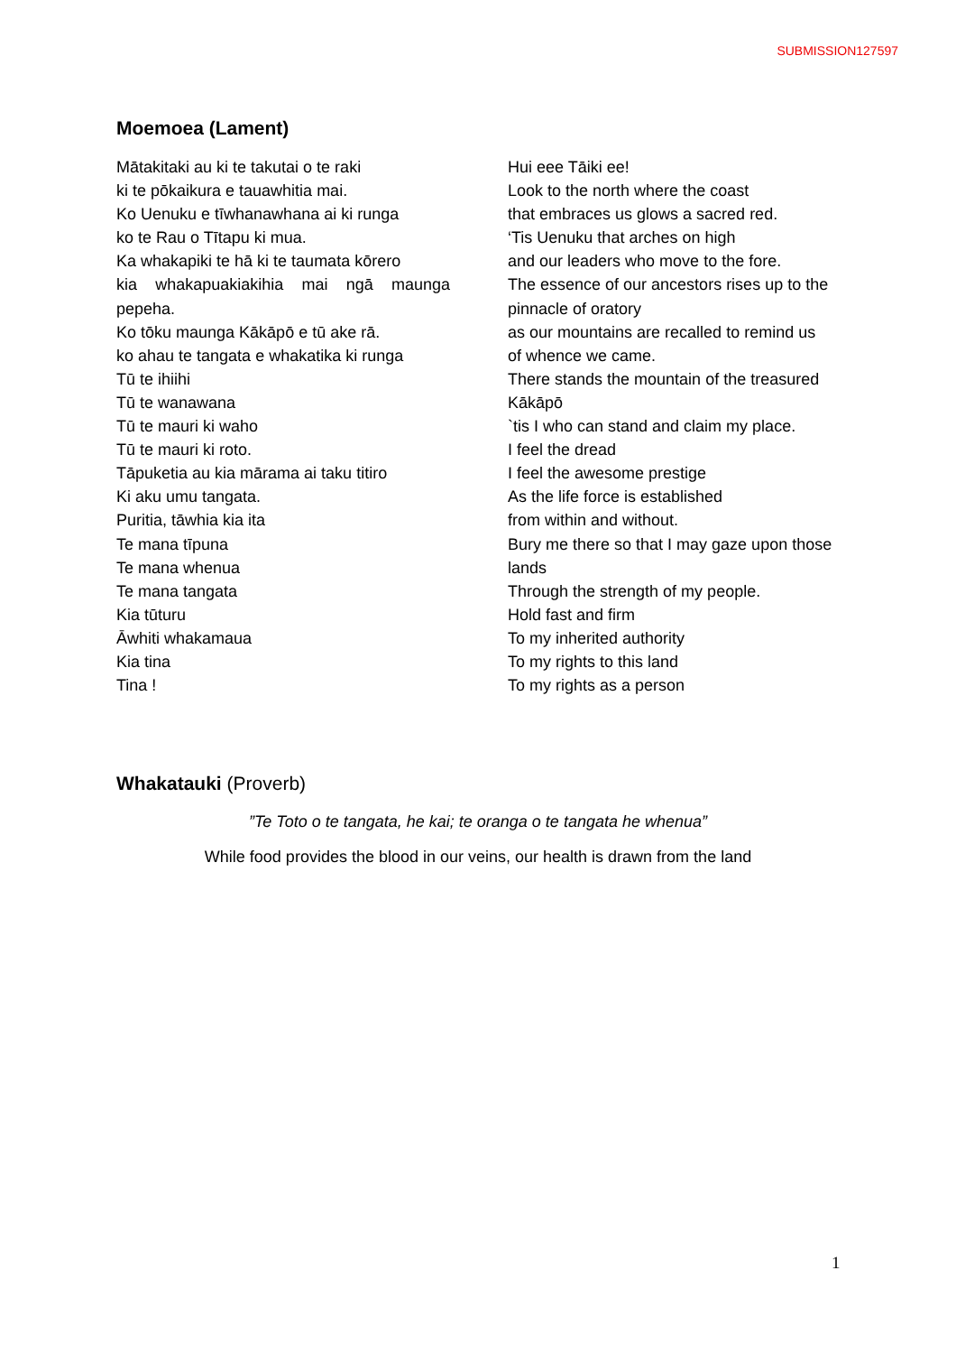SUBMISSION127597
Moemoea (Lament)
Mātakitaki au ki te takutai o te raki
ki te pōkaikura e tauawhitia mai.
Ko Uenuku e tīwhanawhana ai ki runga
ko te Rau o Tītapu ki mua.
Ka whakapiki te hā ki te taumata kōrero
kia whakapuakiakihia mai ngā maunga pepeha.
Ko tōku maunga Kākāpō e tū ake rā.
ko ahau te tangata e whakatika ki runga
Tū te ihiihi
Tū te wanawana
Tū te mauri ki waho
Tū te mauri ki roto.
Tāpuketia au kia mārama ai taku titiro
Ki aku umu tangata.
Puritia, tāwhia kia ita
Te mana tīpuna
Te mana whenua
Te mana tangata
Kia tūturu
Āwhiti whakamaua
Kia tina
Tina !
Hui eee Tāiki ee!
Look to the north where the coast
that embraces us glows a sacred red.
‘Tis Uenuku that arches on high
and our leaders who move to the fore.
The essence of our ancestors rises up to the pinnacle of oratory
as our mountains are recalled to remind us of whence we came.
There stands the mountain of the treasured Kākāpō
`tis I who can stand and claim my place.
I feel the dread
I feel the awesome prestige
As the life force is established
from within and without.
Bury me there so that I may gaze upon those lands
Through the strength of my people.
Hold fast and firm
To my inherited authority
To my rights to this land
To my rights as a person
Whakatauki (Proverb)
”Te Toto o te tangata, he kai; te oranga o te tangata he whenua”
While food provides the blood in our veins, our health is drawn from the land
1